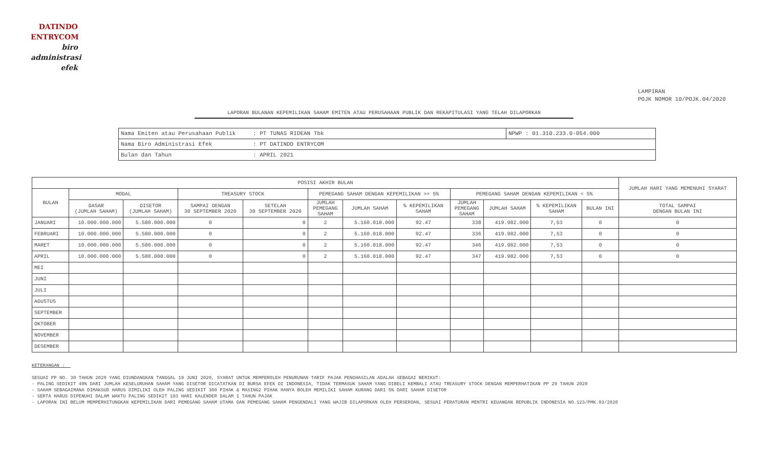DATINDO
ENTRYCOM
biro
administrasi
efek
LAMPIRAN
POJK NOMOR 10/POJK.04/2020
LAPORAN BULANAN KEPEMILIKAN SAHAM EMITEN ATAU PERUSAHAAN PUBLIK DAN REKAPITULASI YANG TELAH DILAPORKAN
| Nama Emiten atau Perusahaan Publik | : PT TUNAS RIDEAN Tbk | NPWP : 01.310.233.0-054.000 |
| Nama Biro Administrasi Efek | : PT DATINDO ENTRYCOM | |
| Bulan dan Tahun | : APRIL 2021 | |
| POSISI AKHIR BULAN | | | | | | | | | | | | JUMLAH HARI YANG MEMENUHI SYARAT |
| --- | --- | --- | --- | --- | --- | --- | --- | --- | --- | --- | --- | --- |
| BULAN | MODAL | | TREASURY STOCK | | PEMEGANG SAHAM DENGAN KEPEMILIKAN >= 5% | | | PEMEGANG SAHAM DENGAN KEPEMILIKAN < 5% | | | | |
| | DASAR (JUMLAH SAHAM) | DISETOR (JUMLAH SAHAM) | SAMPAI DENGAN 30 SEPTEMBER 2020 | SETELAH 30 SEPTEMBER 2020 | JUMLAH PEMEGANG SAHAM | JUMLAH SAHAM | % KEPEMILIKAN SAHAM | JUMLAH PEMEGANG SAHAM | JUMLAH SAHAM | % KEPEMILIKAN SAHAM | BULAN INI | TOTAL SAMPAI DENGAN BULAN INI |
| JANUARI | 10.000.000.000 | 5.580.000.000 | 0 | 0 | 2 | 5.160.018.000 | 92.47 | 338 | 419.982.000 | 7,53 | 0 | 0 |
| FEBRUARI | 10.000.000.000 | 5.580.000.000 | 0 | 0 | 2 | 5.160.018.000 | 92.47 | 336 | 419.982.000 | 7,53 | 0 | 0 |
| MARET | 10.000.000.000 | 5.580.000.000 | 0 | 0 | 2 | 5.160.018.000 | 92.47 | 346 | 419.982.000 | 7,53 | 0 | 0 |
| APRIL | 10.000.000.000 | 5.580.000.000 | 0 | 0 | 2 | 5.160.018.000 | 92.47 | 347 | 419.982.000 | 7,53 | 0 | 0 |
| MEI | | | | | | | | | | | | |
| JUNI | | | | | | | | | | | | |
| JULI | | | | | | | | | | | | |
| AGUSTUS | | | | | | | | | | | | |
| SEPTEMBER | | | | | | | | | | | | |
| OKTOBER | | | | | | | | | | | | |
| NOVEMBER | | | | | | | | | | | | |
| DESEMBER | | | | | | | | | | | | |
KETERANGAN :
SESUAI PP NO. 30 TAHUN 2020 YANG DIUNDANGKAN TANGGAL 19 JUNI 2020, SYARAT UNTUK MEMPEROLEH PENURUNAN TARIF PAJAK PENGHASILAN ADALAH SEBAGAI BERIKUT:
- PALING SEDIKIT 40% DARI JUMLAH KESELURUHAN SAHAM YANG DISETOR DICATATKAN DI BURSA EFEK DI INDONESIA, TIDAK TERMASUK SAHAM YANG DIBELI KEMBALI ATAU TREASURY STOCK DENGAN MEMPERHATIKAN PP 29 TAHUN 2020
- SAHAM SEBAGAIMANA DIMAKSUD HARUS DIMILIKI OLEH PALING SEDIKIT 300 PIHAK & MASING2 PIHAK HANYA BOLEH MEMILIKI SAHAM KURANG DARI 5% DARI SAHAM DISETOR
- SERTA HARUS DIPENUHI DALAM WAKTU PALING SEDIKIT 183 HARI KALENDER DALAM 1 TAHUN PAJAK
- LAPORAN INI BELUM MEMPERHITUNGKAN KEPEMILIKAN DARI PEMEGANG SAHAM UTAMA DAN PEMEGANG SAHAM PENGENDALI YANG WAJIB DILAPORKAN OLEH PERSEROAN, SESUAI PERATURAN MENTRI KEUANGAN REPUBLIK INDONESIA NO.123/PMK.03/2020